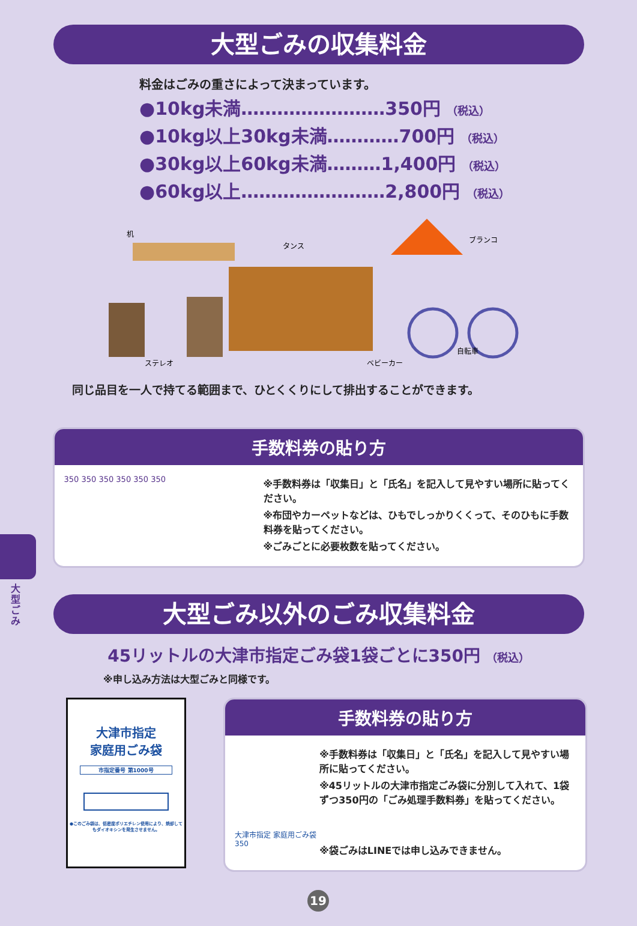大型ごみ
大型ごみの収集料金
料金はごみの重さによって決まっています。
●10kg未満……………………350円 （税込）
●10kg以上30kg未満…………700円 （税込）
●30kg以上60kg未満………1,400円 （税込）
●60kg以上……………………2,800円 （税込）
机
タンス
ブランコ
ステレオ
ベビーカー
自転車
同じ品目を一人で持てる範囲まで、ひとくくりにして排出することができます。
手数料券の貼り方
350 350 350 350 350 350
※手数料券は「収集日」と「氏名」を記入して見やすい場所に貼ってください。
※布団やカーペットなどは、ひもでしっかりくくって、そのひもに手数料券を貼ってください。
※ごみごとに必要枚数を貼ってください。
大型ごみ以外のごみ収集料金
45リットルの大津市指定ごみ袋1袋ごとに350円 （税込）
※申し込み方法は大型ごみと同様です。
大津市指定
家庭用ごみ袋
市指定番号 第1000号
●このごみ袋は、低密度ポリエチレン使用により、焼却してもダイオキシンを発生させません。
手数料券の貼り方
大津市指定 家庭用ごみ袋 350
※手数料券は「収集日」と「氏名」を記入して見やすい場所に貼ってください。
※45リットルの大津市指定ごみ袋に分別して入れて、1袋ずつ350円の「ごみ処理手数料券」を貼ってください。
※袋ごみはLINEでは申し込みできません。
19